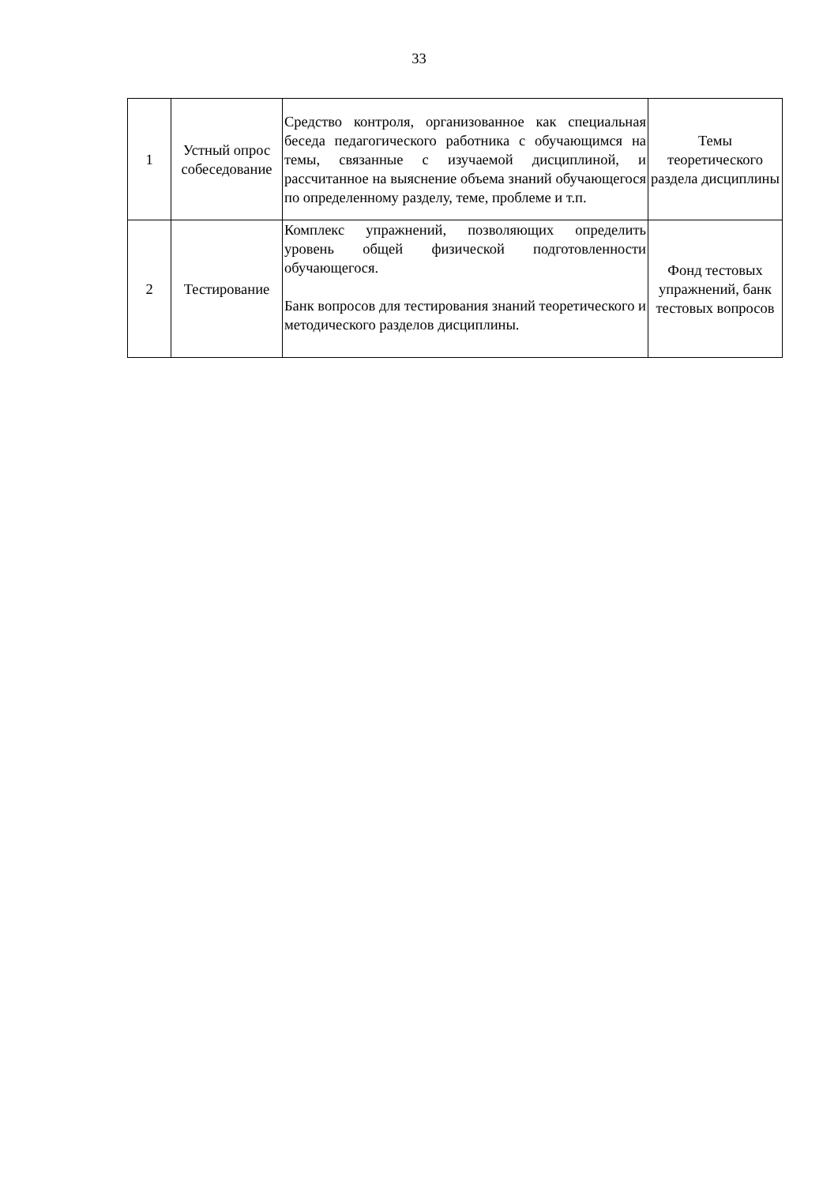33
| 1 | Устный опрос собеседование | Средство контроля, организованное как специальная беседа педагогического работника с обучающимся на темы, связанные с изучаемой дисциплиной, и рассчитанное на выяснение объема знаний обучающегося по определенному разделу, теме, проблеме и т.п. | Темы теоретического раздела дисциплины |
| 2 | Тестирование | Комплекс упражнений, позволяющих определить уровень общей физической подготовленности обучающегося. Банк вопросов для тестирования знаний теоретического и методического разделов дисциплины. | Фонд тестовых упражнений, банк тестовых вопросов |